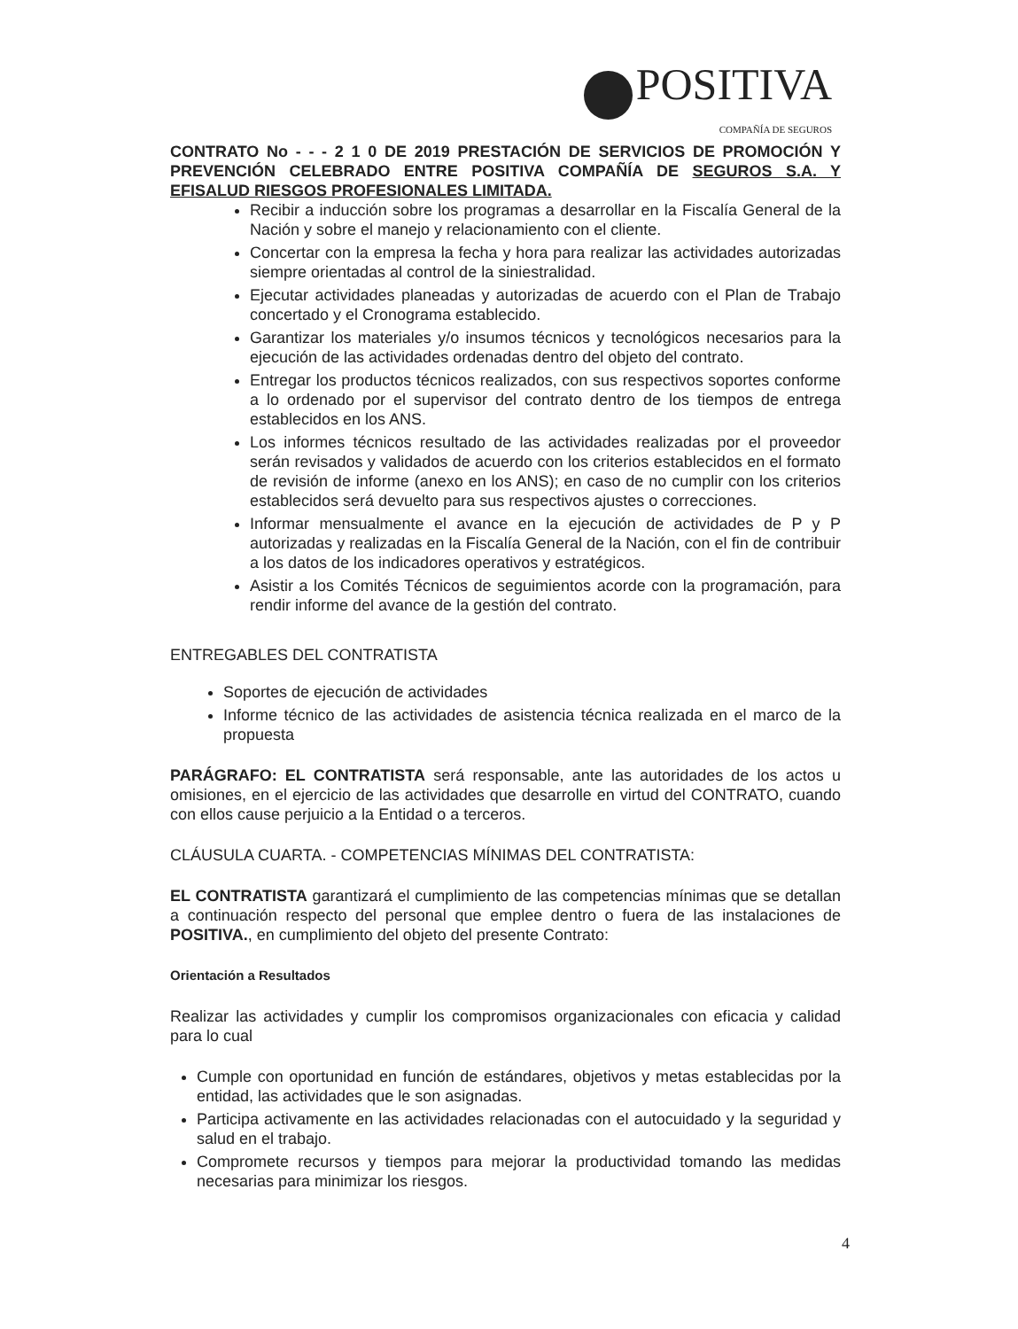POSITIVA
COMPAÑÍA DE SEGUROS
CONTRATO No - - - 2 1 0 DE 2019 PRESTACIÓN DE SERVICIOS DE PROMOCIÓN Y PREVENCIÓN CELEBRADO ENTRE POSITIVA COMPAÑÍA DE SEGUROS S.A. Y EFISALUD RIESGOS PROFESIONALES LIMITADA.
Recibir a inducción sobre los programas a desarrollar en la Fiscalía General de la Nación y sobre el manejo y relacionamiento con el cliente.
Concertar con la empresa la fecha y hora para realizar las actividades autorizadas siempre orientadas al control de la siniestralidad.
Ejecutar actividades planeadas y autorizadas de acuerdo con el Plan de Trabajo concertado y el Cronograma establecido.
Garantizar los materiales y/o insumos técnicos y tecnológicos necesarios para la ejecución de las actividades ordenadas dentro del objeto del contrato.
Entregar los productos técnicos realizados, con sus respectivos soportes conforme a lo ordenado por el supervisor del contrato dentro de los tiempos de entrega establecidos en los ANS.
Los informes técnicos resultado de las actividades realizadas por el proveedor serán revisados y validados de acuerdo con los criterios establecidos en el formato de revisión de informe (anexo en los ANS); en caso de no cumplir con los criterios establecidos será devuelto para sus respectivos ajustes o correcciones.
Informar mensualmente el avance en la ejecución de actividades de P y P autorizadas y realizadas en la Fiscalía General de la Nación, con el fin de contribuir a los datos de los indicadores operativos y estratégicos.
Asistir a los Comités Técnicos de seguimientos acorde con la programación, para rendir informe del avance de la gestión del contrato.
ENTREGABLES DEL CONTRATISTA
Soportes de ejecución de actividades
Informe técnico de las actividades de asistencia técnica realizada en el marco de la propuesta
PARÁGRAFO: EL CONTRATISTA será responsable, ante las autoridades de los actos u omisiones, en el ejercicio de las actividades que desarrolle en virtud del CONTRATO, cuando con ellos cause perjuicio a la Entidad o a terceros.
CLÁUSULA CUARTA. - COMPETENCIAS MÍNIMAS DEL CONTRATISTA:
EL CONTRATISTA garantizará el cumplimiento de las competencias mínimas que se detallan a continuación respecto del personal que emplee dentro o fuera de las instalaciones de POSITIVA., en cumplimiento del objeto del presente Contrato:
Orientación a Resultados
Realizar las actividades y cumplir los compromisos organizacionales con eficacia y calidad para lo cual
Cumple con oportunidad en función de estándares, objetivos y metas establecidas por la entidad, las actividades que le son asignadas.
Participa activamente en las actividades relacionadas con el autocuidado y la seguridad y salud en el trabajo.
Compromete recursos y tiempos para mejorar la productividad tomando las medidas necesarias para minimizar los riesgos.
4